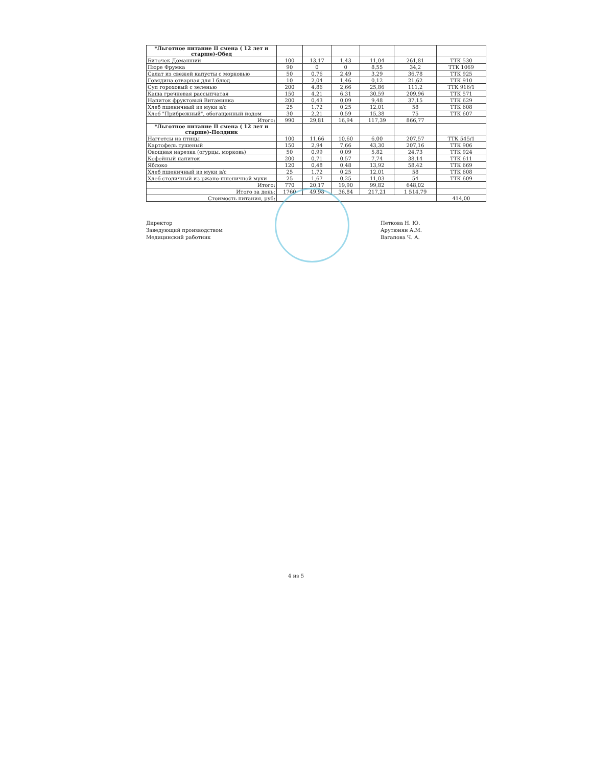| *Льготное питание II смена ( 12 лет и старше)-Обед | | | | | | |
| Биточек Домашний | 100 | 13,17 | 1,43 | 11,04 | 261,81 | ТТК 530 |
| Пюре Фрумка | 90 | 0 | 0 | 8,55 | 34,2 | ТТК 1069 |
| Салат из свежей капусты с морковью | 50 | 0,76 | 2,49 | 3,29 | 36,78 | ТТК 925 |
| Говядина отварная для I блюд | 10 | 2,04 | 1,46 | 0,12 | 21,62 | ТТК 910 |
| Суп гороховый с зеленью | 200 | 4,86 | 2,66 | 25,86 | 111,2 | ТТК 916/1 |
| Каша гречневая рассыпчатая | 150 | 4,21 | 6,31 | 30,59 | 209,96 | ТТК 571 |
| Напиток фруктовый Витаминка | 200 | 0,43 | 0,09 | 9,48 | 37,15 | ТТК 629 |
| Хлеб пшеничный из муки в/с | 25 | 1,72 | 0,25 | 12,01 | 58 | ТТК 608 |
| Хлеб "Прибрежный", обогащенный йодом | 30 | 2,21 | 0,59 | 15,38 | 75 | ТТК 607 |
| Итого: | 990 | 29,81 | 16,94 | 117,39 | 866,77 | |
| *Льготное питание II смена ( 12 лет и старше)-Полдник | | | | | | |
| Наггетсы из птицы | 100 | 11,66 | 10,60 | 6,00 | 207,57 | ТТК 545/1 |
| Картофель тушеный | 150 | 2,94 | 7,66 | 43,30 | 207,16 | ТТК 906 |
| Овощная нарезка (огурцы, морковь) | 50 | 0,99 | 0,09 | 5,82 | 24,73 | ТТК 924 |
| Кофейный напиток | 200 | 0,71 | 0,57 | 7,74 | 38,14 | ТТК 611 |
| Яблоко | 120 | 0,48 | 0,48 | 13,92 | 58,42 | ТТК 669 |
| Хлеб пшеничный из муки в/с | 25 | 1,72 | 0,25 | 12,01 | 58 | ТТК 608 |
| Хлеб столичный из ржано-пшеничной муки | 25 | 1,67 | 0,25 | 11,03 | 54 | ТТК 609 |
| Итого: | 770 | 20,17 | 19,90 | 99,82 | 648,02 | |
| Итого за день: | 1760 | 49,98 | 36,84 | 217,21 | 1 514,79 | |
| Стоимость питания, руб: | | | | | | 414,00 |
Директор
Заведующий производством
Медицинский работник
Петкова Н. Ю.
Арутюнян А.М.
Вагапова Ч. А.
4 из 5